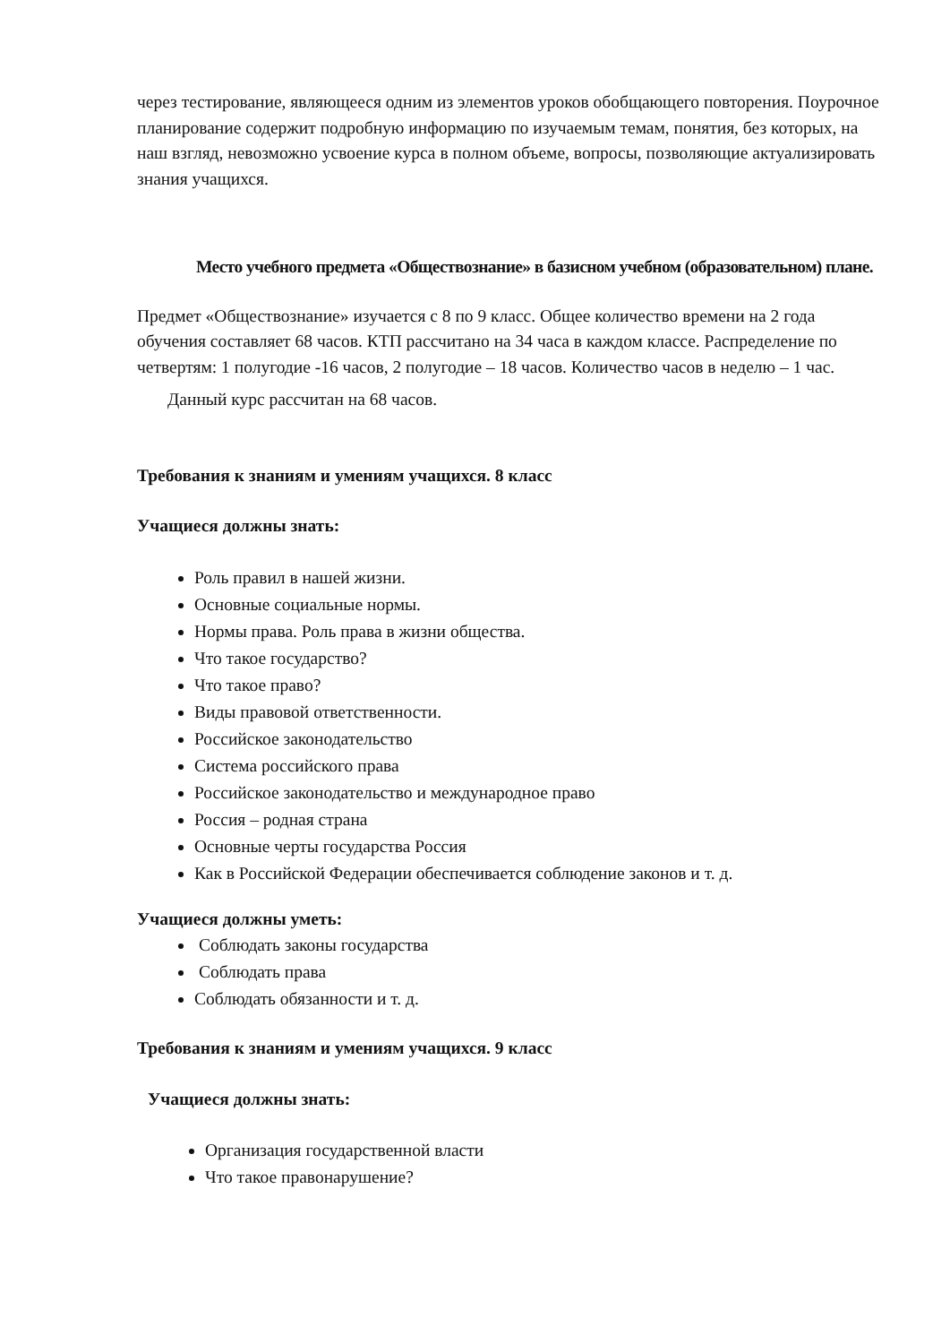через тестирование, являющееся одним из элементов уроков обобщающего повторения. Поурочное планирование содержит подробную информацию по изучаемым темам, понятия, без которых, на наш взгляд, невозможно усвоение курса в полном объеме, вопросы, позволяющие актуализировать знания учащихся.
Место учебного предмета «Обществознание» в базисном учебном (образовательном) плане.
Предмет «Обществознание» изучается с 8 по 9 класс. Общее количество времени на 2 года обучения составляет 68 часов. КТП рассчитано на 34 часа в каждом классе. Распределение по четвертям: 1 полугодие -16 часов, 2 полугодие – 18 часов. Количество часов в неделю – 1 час.
Данный курс рассчитан на 68 часов.
Требования к знаниям и умениям учащихся. 8 класс
Учащиеся должны знать:
Роль правил в нашей жизни.
Основные социальные нормы.
Нормы права. Роль права в жизни общества.
Что такое государство?
Что такое право?
Виды правовой ответственности.
Российское законодательство
Система российского права
Российское законодательство и международное право
Россия – родная страна
Основные черты государства Россия
Как в Российской Федерации обеспечивается соблюдение законов и т. д.
Учащиеся должны уметь:
Соблюдать законы государства
Соблюдать права
Соблюдать обязанности и т. д.
Требования к знаниям и умениям учащихся. 9 класс
Учащиеся должны знать:
Организация государственной власти
Что такое правонарушение?